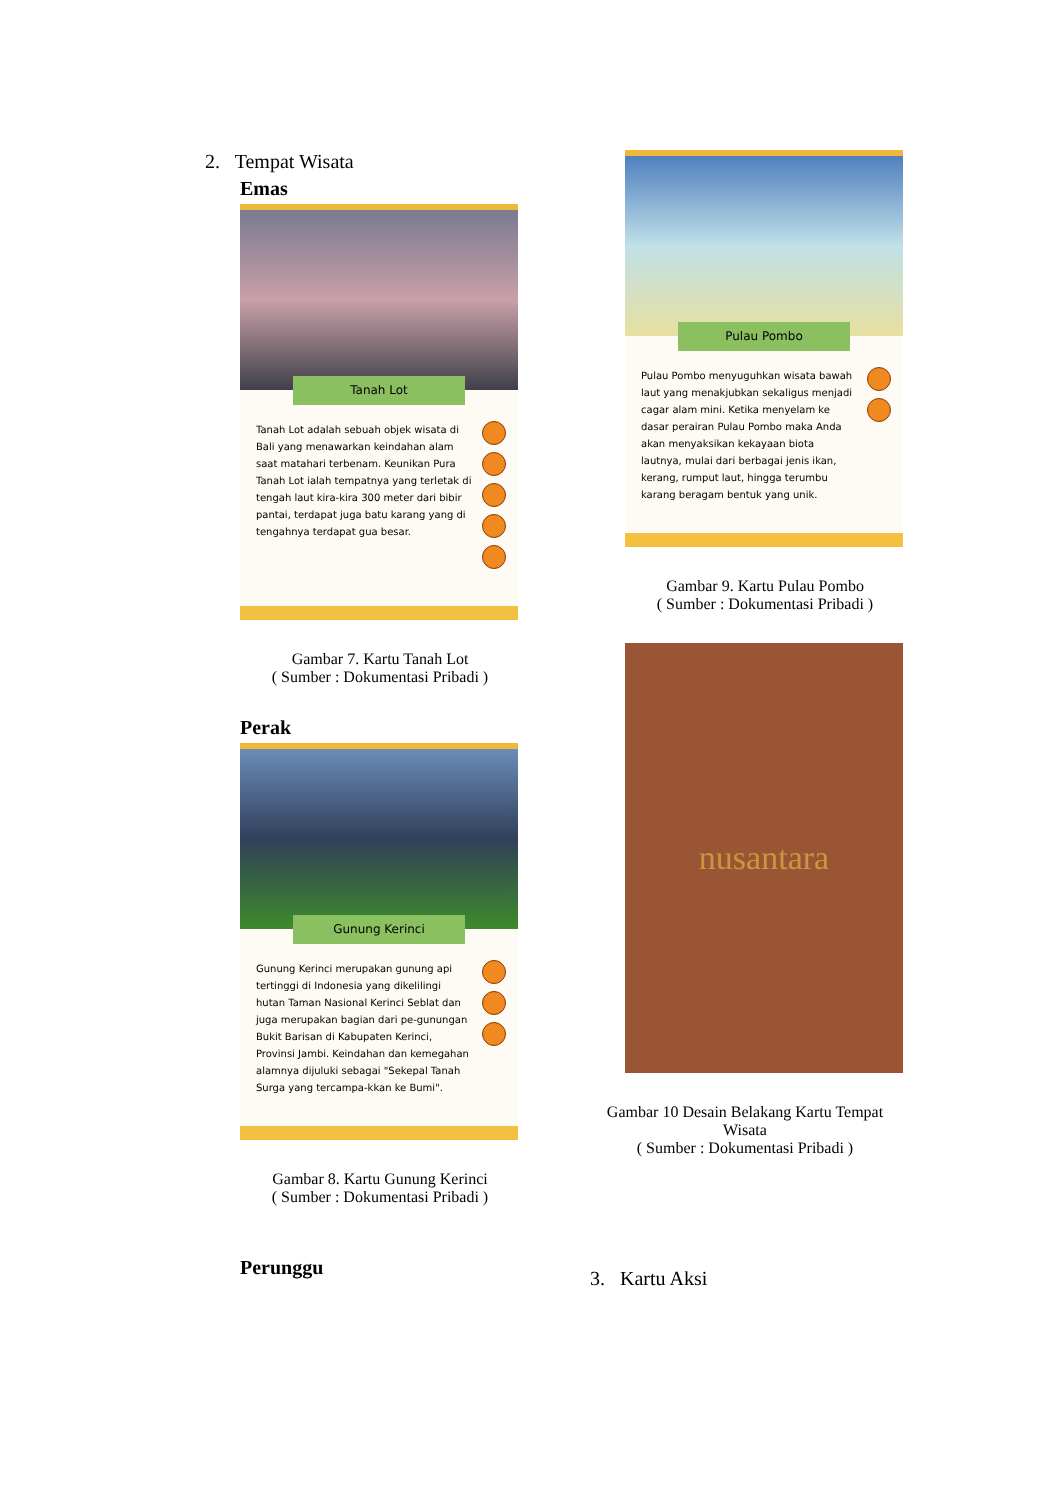2. Tempat Wisata
Emas
Tanah Lot
Tanah Lot adalah sebuah objek wisata di Bali yang menawarkan keindahan alam saat matahari terbenam. Keunikan Pura Tanah Lot ialah tempatnya yang terletak di tengah laut kira-kira 300 meter dari bibir pantai, terdapat juga batu karang yang di tengahnya terdapat gua besar.
Gambar 7. Kartu Tanah Lot
( Sumber : Dokumentasi Pribadi )
Perak
Gunung Kerinci
Gunung Kerinci merupakan gunung api tertinggi di Indonesia yang dikelilingi hutan Taman Nasional Kerinci Seblat dan juga merupakan bagian dari pe-gunungan Bukit Barisan di Kabupaten Kerinci, Provinsi Jambi. Keindahan dan kemegahan alamnya dijuluki sebagai "Sekepal Tanah Surga yang tercampa-kkan ke Bumi".
Gambar 8. Kartu Gunung Kerinci
( Sumber : Dokumentasi Pribadi )
Perunggu
Pulau Pombo
Pulau Pombo menyuguhkan wisata bawah laut yang menakjubkan sekaligus menjadi cagar alam mini. Ketika menyelam ke dasar perairan Pulau Pombo maka Anda akan menyaksikan kekayaan biota lautnya, mulai dari berbagai jenis ikan, kerang, rumput laut, hingga terumbu karang beragam bentuk yang unik.
Gambar 9. Kartu Pulau Pombo
( Sumber : Dokumentasi Pribadi )
nusantara
Gambar 10 Desain Belakang Kartu Tempat Wisata
( Sumber : Dokumentasi Pribadi )
3. Kartu Aksi